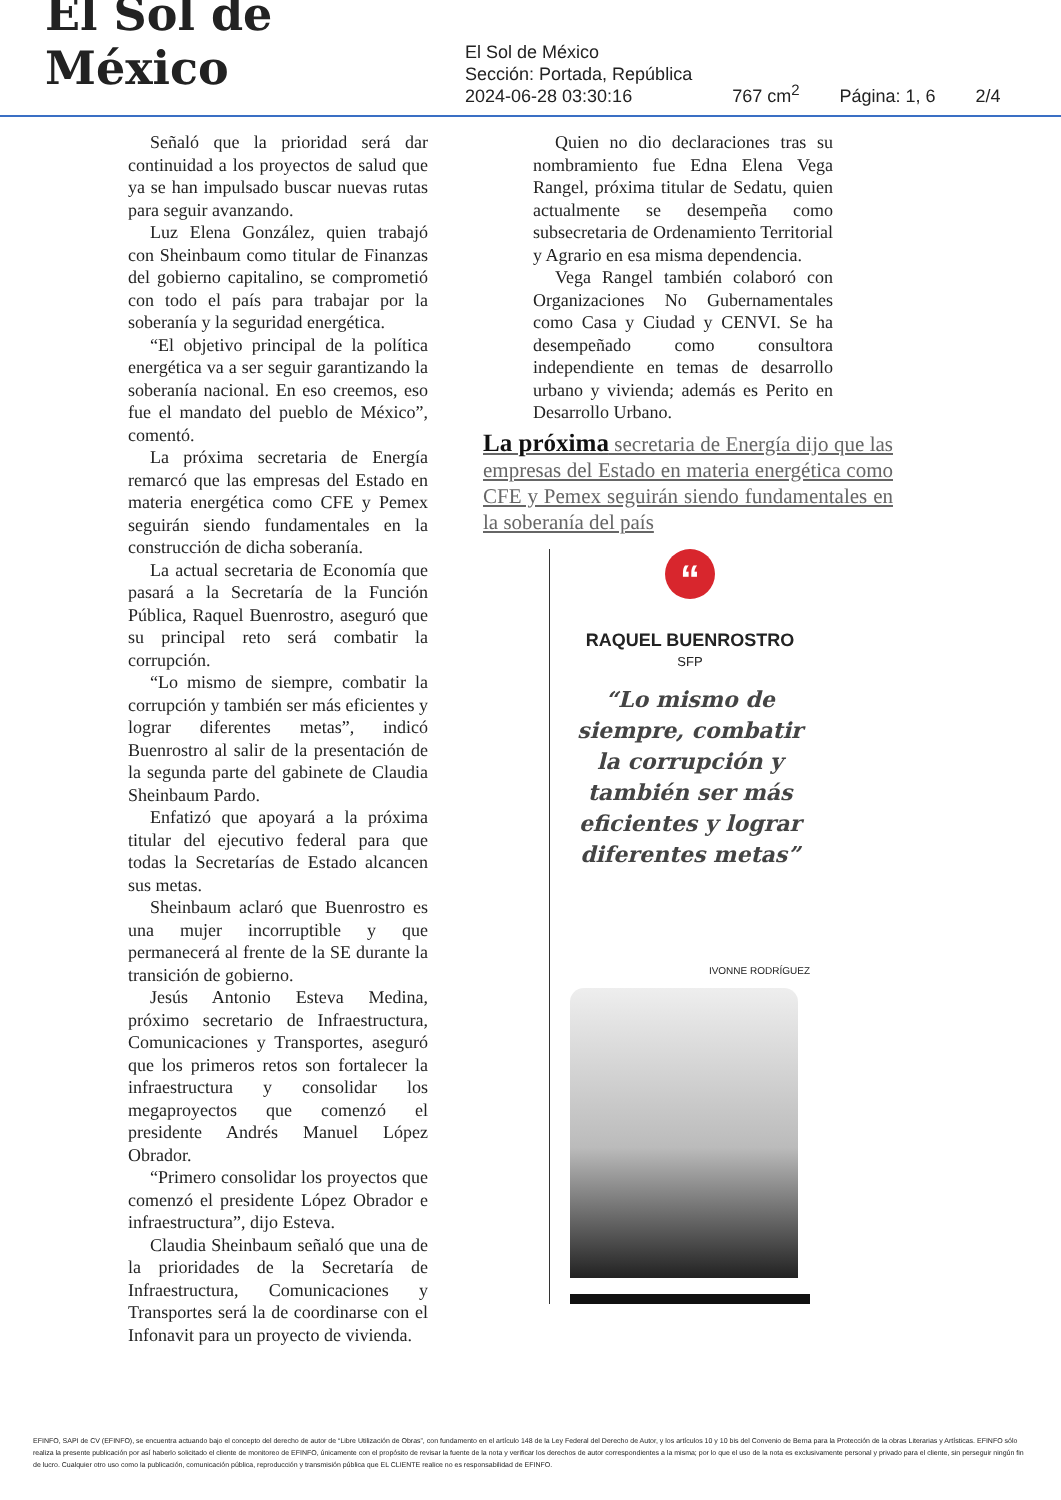El Sol de México
El Sol de México
Sección: Portada, República
2024-06-28 03:30:16
767 cm<sup>2</sup>
Página: 1, 6
2/4
Señaló que la prioridad será dar continuidad a los proyectos de salud que ya se han impulsado buscar nuevas rutas para seguir avanzando.
Luz Elena González, quien trabajó con Sheinbaum como titular de Finanzas del gobierno capitalino, se comprometió con todo el país para trabajar por la soberanía y la seguridad energética.
“El objetivo principal de la política energética va a ser seguir garantizando la soberanía nacional. En eso creemos, eso fue el mandato del pueblo de México”, comentó.
La próxima secretaria de Energía remarcó que las empresas del Estado en materia energética como CFE y Pemex seguirán siendo fundamentales en la construcción de dicha soberanía.
La actual secretaria de Economía que pasará a la Secretaría de la Función Pública, Raquel Buenrostro, aseguró que su principal reto será combatir la corrupción.
“Lo mismo de siempre, combatir la corrupción y también ser más eficientes y lograr diferentes metas”, indicó Buenrostro al salir de la presentación de la segunda parte del gabinete de Claudia Sheinbaum Pardo.
Enfatizó que apoyará a la próxima titular del ejecutivo federal para que todas la Secretarías de Estado alcancen sus metas.
Sheinbaum aclaró que Buenrostro es una mujer incorruptible y que permanecerá al frente de la SE durante la transición de gobierno.
Jesús Antonio Esteva Medina, próximo secretario de Infraestructura, Comunicaciones y Transportes, aseguró que los primeros retos son fortalecer la infraestructura y consolidar los megaproyectos que comenzó el presidente Andrés Manuel López Obrador.
“Primero consolidar los proyectos que comenzó el presidente López Obrador e infraestructura”, dijo Esteva.
Claudia Sheinbaum señaló que una de la prioridades de la Secretaría de Infraestructura, Comunicaciones y Transportes será la de coordinarse con el Infonavit para un proyecto de vivienda.
Quien no dio declaraciones tras su nombramiento fue Edna Elena Vega Rangel, próxima titular de Sedatu, quien actualmente se desempeña como subsecretaria de Ordenamiento Territorial y Agrario en esa misma dependencia.
Vega Rangel también colaboró con Organizaciones No Gubernamentales como Casa y Ciudad y CENVI. Se ha desempeñado como consultora independiente en temas de desarrollo urbano y vivienda; además es Perito en Desarrollo Urbano.
La próxima secretaria de Energía dijo que las empresas del Estado en materia energética como CFE y Pemex seguirán siendo fundamentales en la soberanía del país
“
RAQUEL BUENROSTRO
SFP
“Lo mismo de siempre, combatir la corrupción y también ser más eficientes y lograr diferentes metas”
IVONNE RODRÍGUEZ
EFINFO, SAPI de CV (EFINFO), se encuentra actuando bajo el concepto del derecho de autor de “Libre Utilización de Obras”, con fundamento en el artículo 148 de la Ley Federal del Derecho de Autor, y los artículos 10 y 10 bis del Convenio de Berna para la Protección de la obras Literarias y Artísticas. EFINFO sólo realiza la presente publicación por así haberlo solicitado el cliente de monitoreo de EFINFO, únicamente con el propósito de revisar la fuente de la nota y verificar los derechos de autor correspondientes a la misma; por lo que el uso de la nota es exclusivamente personal y privado para el cliente, sin perseguir ningún fin de lucro. Cualquier otro uso como la publicación, comunicación pública, reproducción y transmisión pública que EL CLIENTE realice no es responsabilidad de EFINFO.